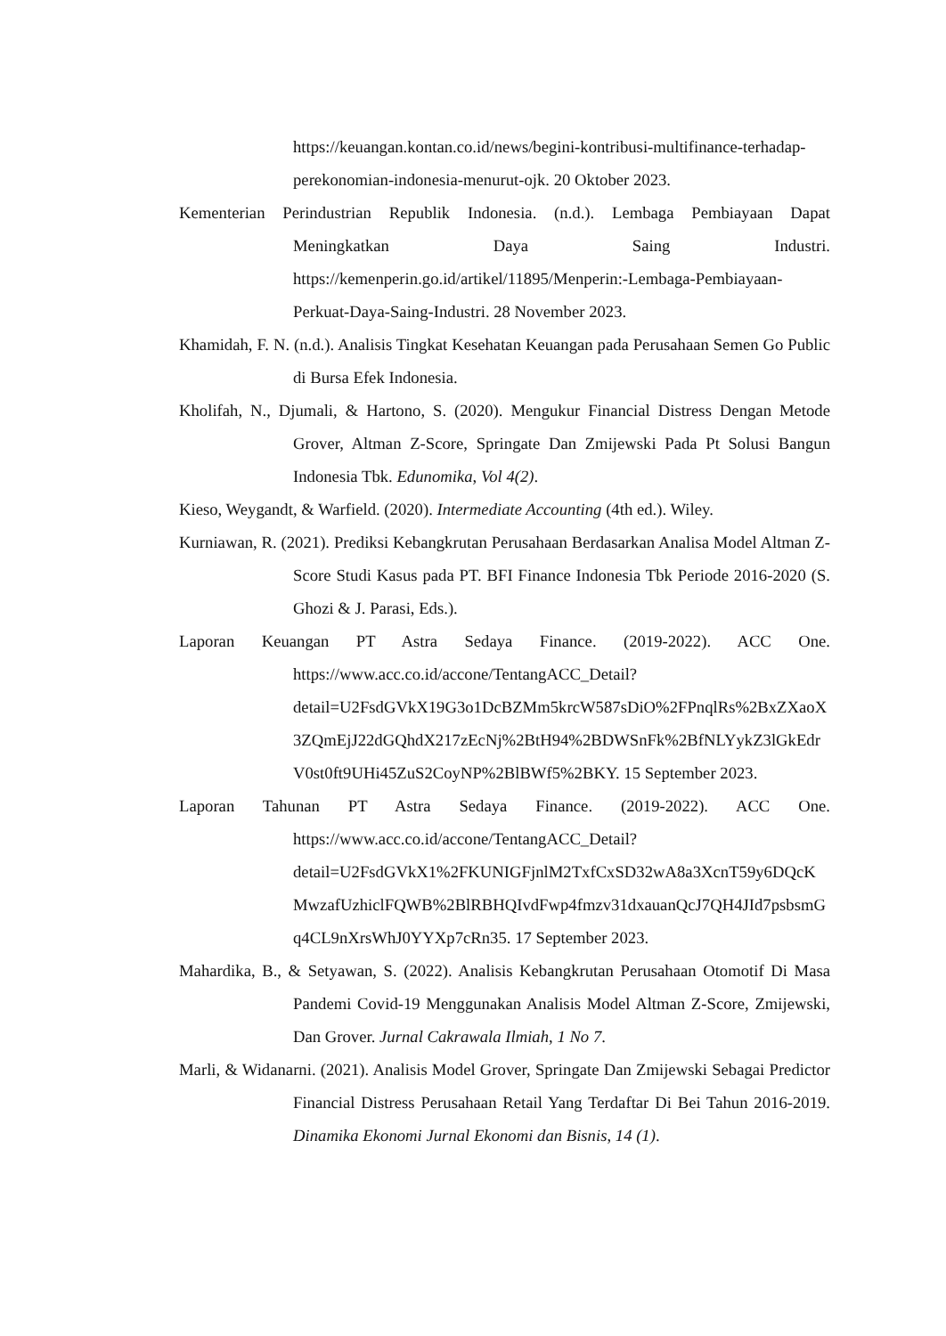https://keuangan.kontan.co.id/news/begini-kontribusi-multifinance-terhadap-perekonomian-indonesia-menurut-ojk. 20 Oktober 2023.
Kementerian Perindustrian Republik Indonesia. (n.d.). Lembaga Pembiayaan Dapat Meningkatkan Daya Saing Industri. https://kemenperin.go.id/artikel/11895/Menperin:-Lembaga-Pembiayaan-Perkuat-Daya-Saing-Industri. 28 November 2023.
Khamidah, F. N. (n.d.). Analisis Tingkat Kesehatan Keuangan pada Perusahaan Semen Go Public di Bursa Efek Indonesia.
Kholifah, N., Djumali, & Hartono, S. (2020). Mengukur Financial Distress Dengan Metode Grover, Altman Z-Score, Springate Dan Zmijewski Pada Pt Solusi Bangun Indonesia Tbk. Edunomika, Vol 4(2).
Kieso, Weygandt, & Warfield. (2020). Intermediate Accounting (4th ed.). Wiley.
Kurniawan, R. (2021). Prediksi Kebangkrutan Perusahaan Berdasarkan Analisa Model Altman Z-Score Studi Kasus pada PT. BFI Finance Indonesia Tbk Periode 2016-2020 (S. Ghozi & J. Parasi, Eds.).
Laporan Keuangan PT Astra Sedaya Finance. (2019-2022). ACC One. https://www.acc.co.id/accone/TentangACC_Detail?detail=U2FsdGVkX19G3o1DcBZMm5krcW587sDiO%2FPnqlRs%2BxZXaoX3ZQmEjJ22dGQhdX217zEcNj%2BtH94%2BDWSnFk%2BfNLYykZ3lGkEdrV0st0ft9UHi45ZuS2CoyNP%2BlBWf5%2BKY. 15 September 2023.
Laporan Tahunan PT Astra Sedaya Finance. (2019-2022). ACC One. https://www.acc.co.id/accone/TentangACC_Detail?detail=U2FsdGVkX1%2FKUNIGFjnlM2TxfCxSD32wA8a3XcnT59y6DQcKMwzafUzhiclFQWB%2BlRBHQIvdFwp4fmzv31dxauanQcJ7QH4JId7psbsmGq4CL9nXrsWhJ0YYXp7cRn35. 17 September 2023.
Mahardika, B., & Setyawan, S. (2022). Analisis Kebangkrutan Perusahaan Otomotif Di Masa Pandemi Covid-19 Menggunakan Analisis Model Altman Z-Score, Zmijewski, Dan Grover. Jurnal Cakrawala Ilmiah, 1 No 7.
Marli, & Widanarni. (2021). Analisis Model Grover, Springate Dan Zmijewski Sebagai Predictor Financial Distress Perusahaan Retail Yang Terdaftar Di Bei Tahun 2016-2019. Dinamika Ekonomi Jurnal Ekonomi dan Bisnis, 14 (1).